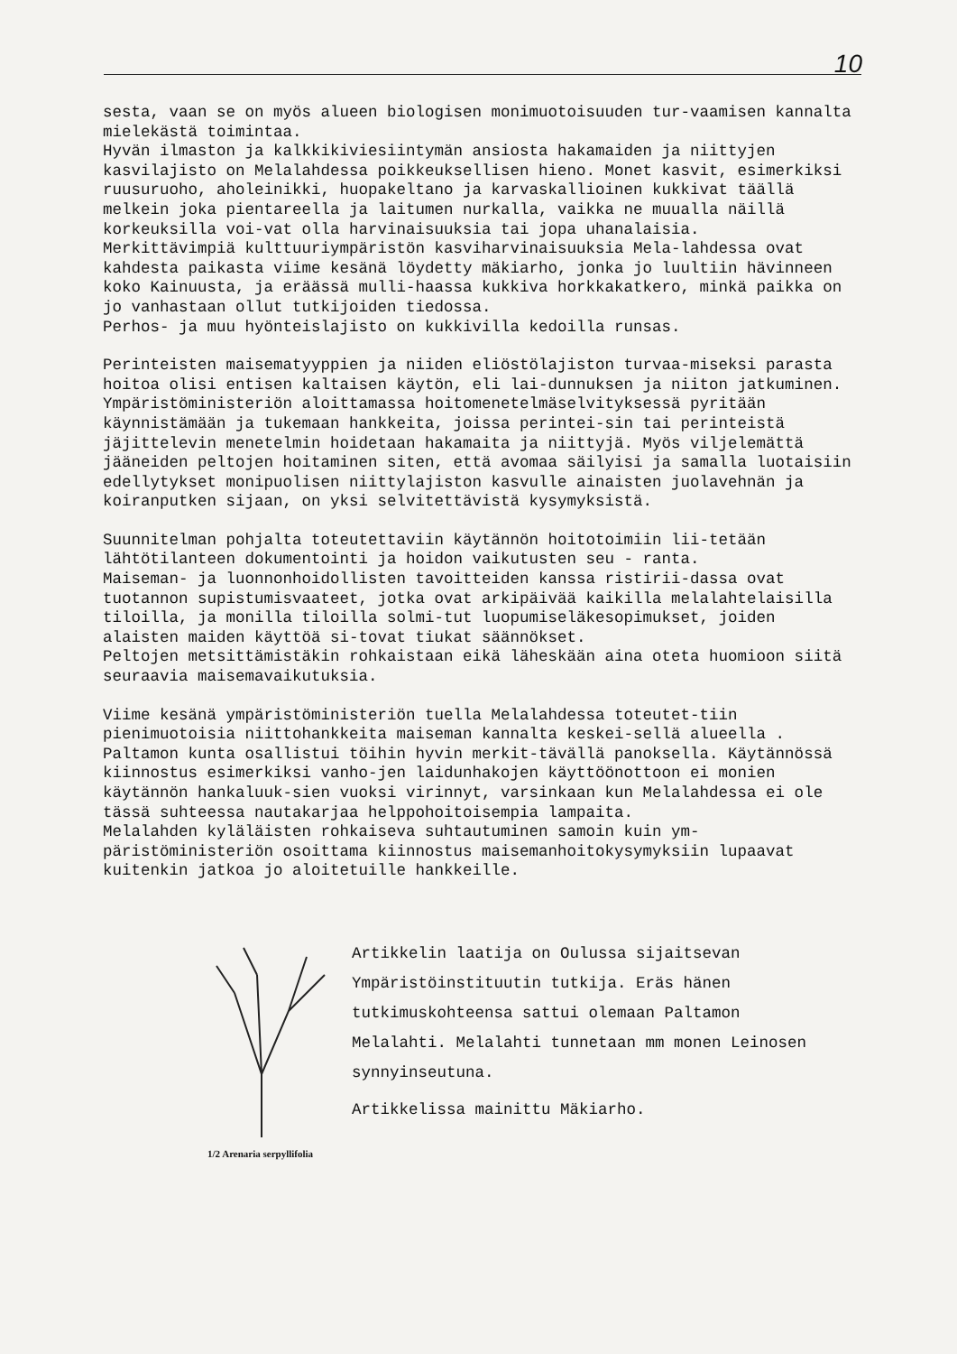10
sesta, vaan se on myös alueen biologisen monimuotoisuuden tur-vaamisen kannalta mielekästä toimintaa.
Hyvän ilmaston ja kalkkikiviesiintymän ansiosta hakamaiden ja niittyjen kasvilajisto on Melalahdessa poikkeuksellisen hieno. Monet kasvit, esimerkiksi ruusuruoho, aholeinikki, huopakeltano ja karvaskallioinen kukkivat täällä melkein joka pientareella ja laitumen nurkalla, vaikka ne muualla näillä korkeuksilla voi-vat olla harvinaisuuksia tai jopa uhanalaisia.
Merkittävimpiä kulttuuriympäristön kasviharvinaisuuksia Mela-lahdessa ovat kahdesta paikasta viime kesänä löydetty mäkiarho, jonka jo luultiin hävinneen koko Kainuusta, ja eräässä mulli-haassa kukkiva horkkakatkero, minkä paikka on jo vanhastaan ollut tutkijoiden tiedossa.
Perhos- ja muu hyönteislajisto on kukkivilla kedoilla runsas.
Perinteisten maisematyyppien ja niiden eliöstölajiston turvaa-miseksi parasta hoitoa olisi entisen kaltaisen käytön, eli lai-dunnuksen ja niiton jatkuminen.
Ympäristöministeriön aloittamassa hoitomenetelmäselvityksessä pyritään käynnistämään ja tukemaan hankkeita, joissa perintei-sin tai perinteistä jäjittelevin menetelmin hoidetaan hakamaita ja niittyjä. Myös viljelemättä jääneiden peltojen hoitaminen siten, että avomaa säilyisi ja samalla luotaisiin edellytykset monipuolisen niittylajiston kasvulle ainaisten juolavehnän ja koiranputken sijaan, on yksi selvitettävistä kysymyksistä.
Suunnitelman pohjalta toteutettaviin käytännön hoitotoimiin lii-tetään lähtötilanteen dokumentointi ja hoidon vaikutusten seu - ranta.
Maiseman- ja luonnonhoidollisten tavoitteiden kanssa ristirii-dassa ovat tuotannon supistumisvaateet, jotka ovat arkipäivää kaikilla melalahtelaisilla tiloilla, ja monilla tiloilla solmi-tut luopumiseläkesopimukset, joiden alaisten maiden käyttöä si-tovat tiukat säännökset.
Peltojen metsittämistäkin rohkaistaan eikä läheskään aina oteta huomioon siitä seuraavia maisemavaikutuksia.
Viime kesänä ympäristöministeriön tuella Melalahdessa toteutet-tiin pienimuotoisia niittohankkeita maiseman kannalta keskei-sellä alueella . Paltamon kunta osallistui töihin hyvin merkit-tävällä panoksella. Käytännössä kiinnostus esimerkiksi vanho-jen laidunhakojen käyttöönottoon ei monien käytännön hankaluuk-sien vuoksi virinnyt, varsinkaan kun Melalahdessa ei ole tässä suhteessa nautakarjaa helppohoitoisempia lampaita.
Melalahden kyläläisten rohkaiseva suhtautuminen samoin kuin ym-päristöministeriön osoittama kiinnostus maisemanhoitokysymyksiin lupaavat kuitenkin jatkoa jo aloitetuille hankkeille.
1/2 Arenaria serpyllifolia
Artikkelin laatija on Oulussa sijaitsevan Ympäristöinstituutin tutkija. Eräs hänen tutkimuskohteensa sattui olemaan Paltamon Melalahti. Melalahti tunnetaan mm monen Leinosen synnyinseutuna.
Artikkelissa mainittu Mäkiarho.